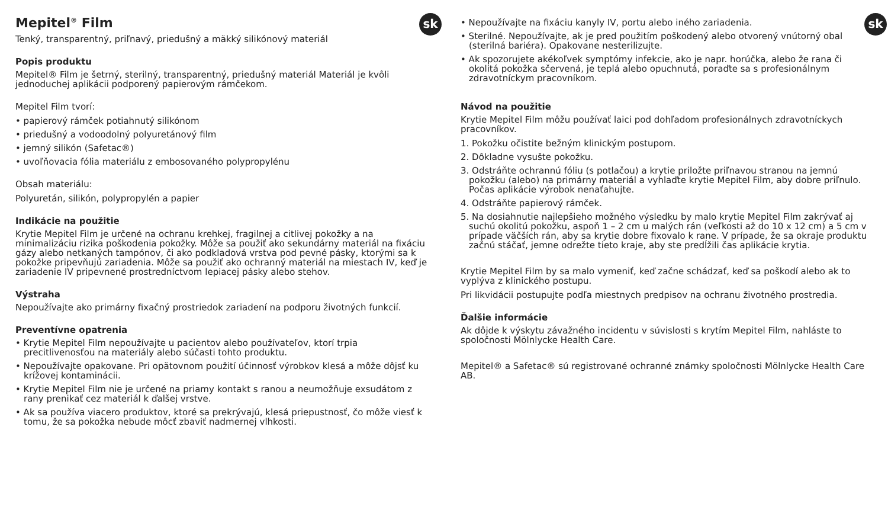sk
Mepitel<sup>®</sup> Film
Tenký, transparentný, priľnavý, priedušný a mäkký silikónový materiál
Popis produktu
Mepitel® Film je šetrný, sterilný, transparentný, priedušný materiál Materiál je kvôli jednoduchej aplikácii podporený papierovým rámčekom.
Mepitel Film tvorí:
• papierový rámček potiahnutý silikónom
• priedušný a vodoodolný polyuretánový film
• jemný silikón (Safetac®)
• uvoľňovacia fólia materiálu z embosovaného polypropylénu
Obsah materiálu:
Polyuretán, silikón, polypropylén a papier
Indikácie na použitie
Krytie Mepitel Film je určené na ochranu krehkej, fragilnej a citlivej pokožky a na minimalizáciu rizika poškodenia pokožky. Môže sa použiť ako sekundárny materiál na fixáciu gázy alebo netkaných tampónov, či ako podkladová vrstva pod pevné pásky, ktorými sa k pokožke pripevňujú zariadenia. Môže sa použiť ako ochranný materiál na miestach IV, keď je zariadenie IV pripevnené prostredníctvom lepiacej pásky alebo stehov.
Výstraha
Nepoužívajte ako primárny fixačný prostriedok zariadení na podporu životných funkcií.
Preventívne opatrenia
• Krytie Mepitel Film nepoužívajte u pacientov alebo používateľov, ktorí trpia precitlivenosťou na materiály alebo súčasti tohto produktu.
• Nepoužívajte opakovane. Pri opätovnom použití účinnosť výrobkov klesá a môže dôjsť ku krížovej kontaminácii.
• Krytie Mepitel Film nie je určené na priamy kontakt s ranou a neumožňuje exsudátom z rany prenikať cez materiál k ďalšej vrstve.
• Ak sa používa viacero produktov, ktoré sa prekrývajú, klesá priepustnosť, čo môže viesť k tomu, že sa pokožka nebude môcť zbaviť nadmernej vlhkosti.
sk
• Nepoužívajte na fixáciu kanyly IV, portu alebo iného zariadenia.
• Sterilné. Nepoužívajte, ak je pred použitím poškodený alebo otvorený vnútorný obal (sterilná bariéra). Opakovane nesterilizujte.
• Ak spozorujete akékoľvek symptómy infekcie, ako je napr. horúčka, alebo že rana či okolitá pokožka sčervená, je teplá alebo opuchnutá, poraďte sa s profesionálnym zdravotníckym pracovníkom.
Návod na použitie
Krytie Mepitel Film môžu používať laici pod dohľadom profesionálnych zdravotníckych pracovníkov.
1. Pokožku očistite bežným klinickým postupom.
2. Dôkladne vysušte pokožku.
3. Odstráňte ochrannú fóliu (s potlačou) a krytie priložte priľnavou stranou na jemnú pokožku (alebo) na primárny materiál a vyhlaďte krytie Mepitel Film, aby dobre priľnulo. Počas aplikácie výrobok nenaťahujte.
4. Odstráňte papierový rámček.
5. Na dosiahnutie najlepšieho možného výsledku by malo krytie Mepitel Film zakrývať aj suchú okolitú pokožku, aspoň 1 – 2 cm u malých rán (veľkosti až do 10 x 12 cm) a 5 cm v prípade väčších rán, aby sa krytie dobre fixovalo k rane. V prípade, že sa okraje produktu začnú stáčať, jemne odrežte tieto kraje, aby ste predĺžili čas aplikácie krytia.
Krytie Mepitel Film by sa malo vymeniť, keď začne schádzať, keď sa poškodí alebo ak to vyplýva z klinického postupu.
Pri likvidácii postupujte podľa miestnych predpisov na ochranu životného prostredia.
Ďalšie informácie
Ak dôjde k výskytu závažného incidentu v súvislosti s krytím Mepitel Film, nahláste to spoločnosti Mölnlycke Health Care.
Mepitel® a Safetac® sú registrované ochranné známky spoločnosti Mölnlycke Health Care AB.